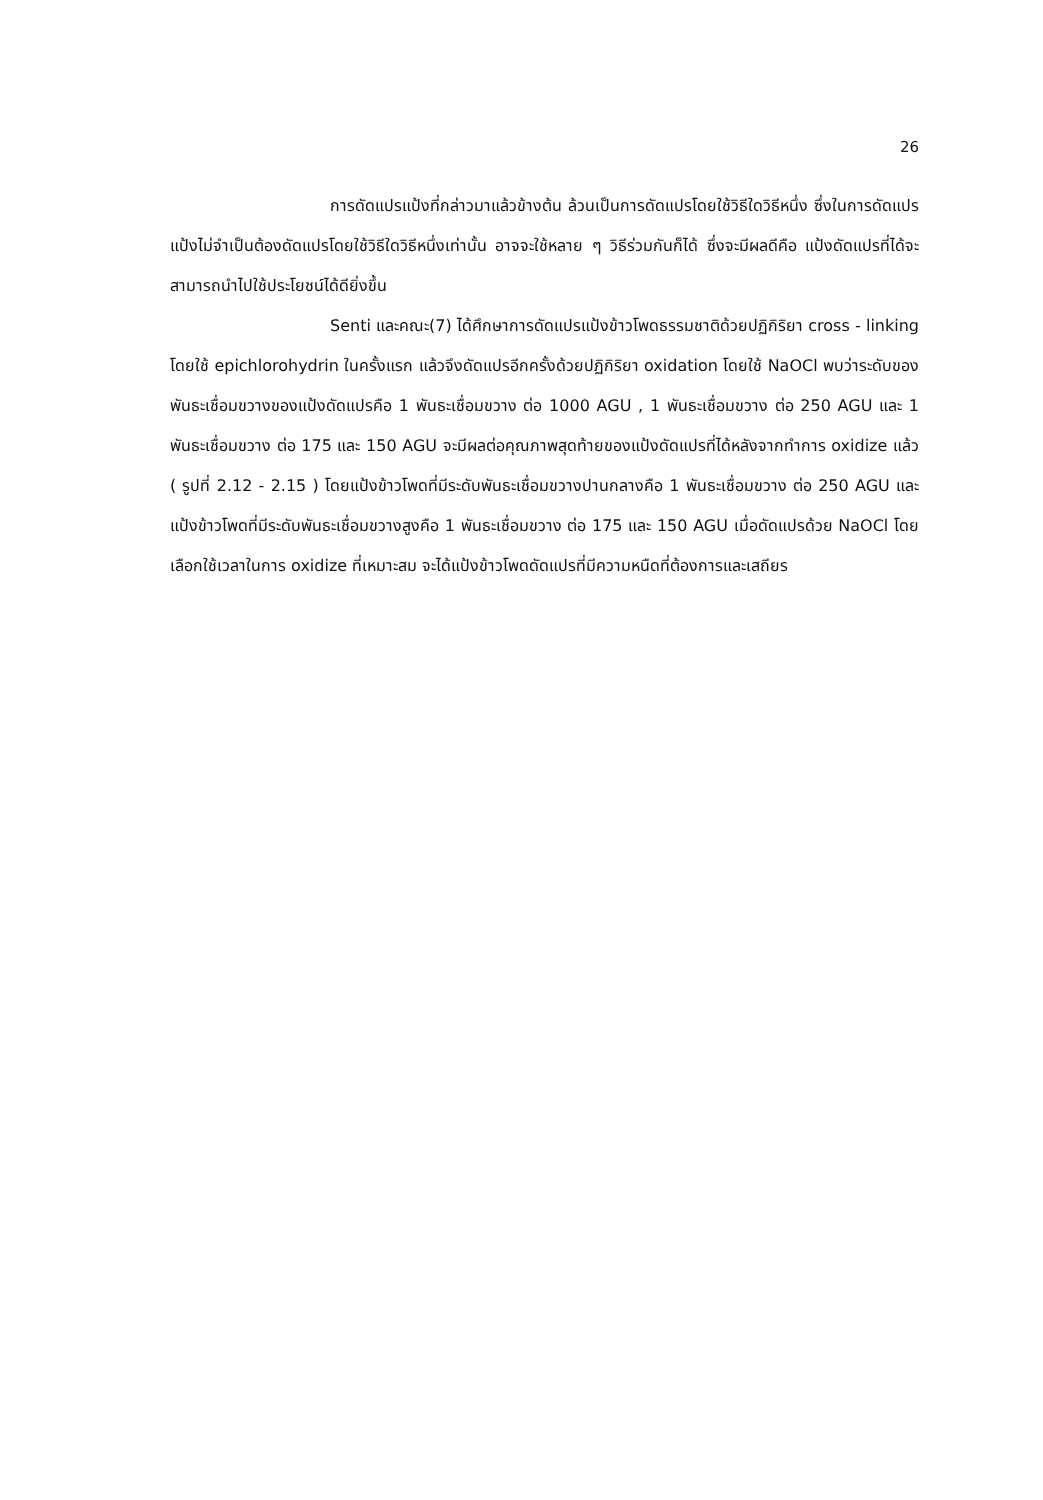26
การดัดแปรแป้งที่กล่าวมาแล้วข้างต้น ล้วนเป็นการดัดแปรโดยใช้วิธีใดวิธีหนึ่ง ซึ่งในการดัดแปรแป้งไม่จำเป็นต้องดัดแปรโดยใช้วิธีใดวิธีหนึ่งเท่านั้น อาจจะใช้หลาย ๆ วิธีร่วมกันก็ได้ ซึ่งจะมีผลดีคือ แป้งดัดแปรที่ได้จะสามารถนำไปใช้ประโยชน์ได้ดียิ่งขึ้น
Senti และคณะ(7) ได้ศึกษาการดัดแปรแป้งข้าวโพดธรรมชาติด้วยปฏิกิริยา cross - linking โดยใช้ epichlorohydrin ในครั้งแรก แล้วจึงดัดแปรอีกครั้งด้วยปฏิกิริยา oxidation โดยใช้ NaOCl พบว่าระดับของพันธะเชื่อมขวางของแป้งดัดแปรคือ 1 พันธะเชื่อมขวาง ต่อ 1000 AGU , 1 พันธะเชื่อมขวาง ต่อ 250 AGU และ 1 พันธะเชื่อมขวาง ต่อ 175 และ 150 AGU จะมีผลต่อคุณภาพสุดท้ายของแป้งดัดแปรที่ได้หลังจากทำการ oxidize แล้ว ( รูปที่ 2.12 - 2.15 ) โดยแป้งข้าวโพดที่มีระดับพันธะเชื่อมขวางปานกลางคือ 1 พันธะเชื่อมขวาง ต่อ 250 AGU และแป้งข้าวโพดที่มีระดับพันธะเชื่อมขวางสูงคือ 1 พันธะเชื่อมขวาง ต่อ 175 และ 150 AGU เมื่อดัดแปรด้วย NaOCl โดยเลือกใช้เวลาในการ oxidize ที่เหมาะสม จะได้แป้งข้าวโพดดัดแปรที่มีความหนืดที่ต้องการและเสถียร